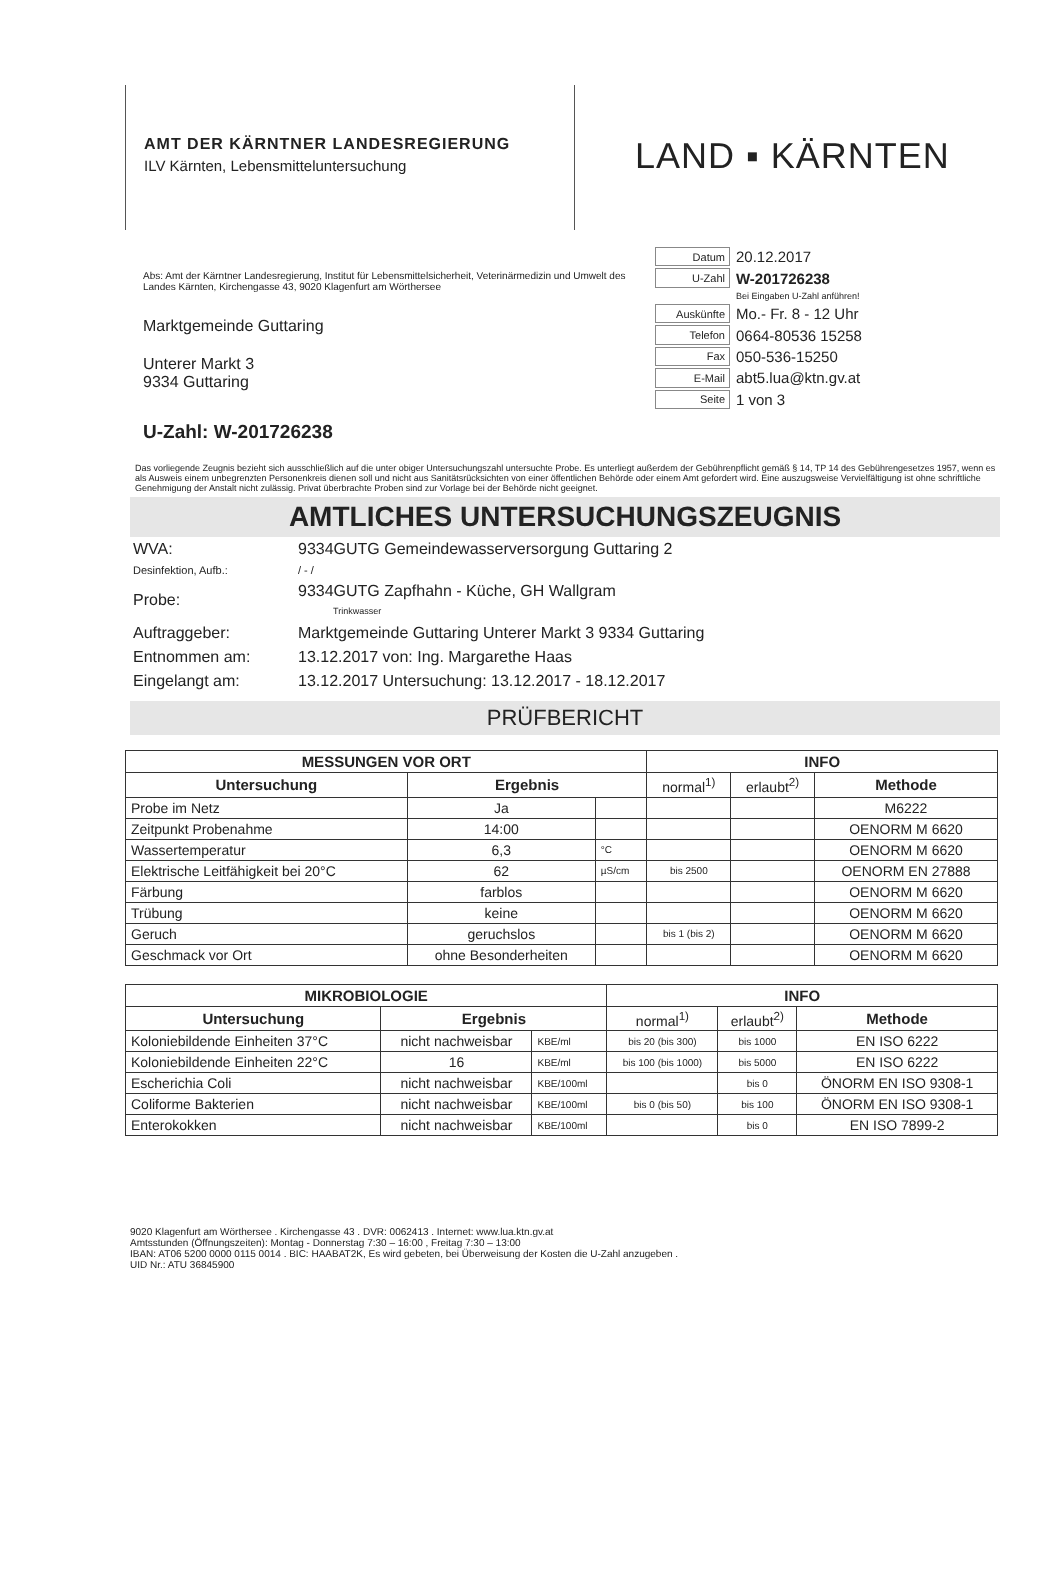AMT DER KÄRNTNER LANDESREGIERUNG
ILV Kärnten, Lebensmitteluntersuchung
LAND ▪ KÄRNTEN
Abs: Amt der Kärntner Landesregierung, Institut für Lebensmittelsicherheit, Veterinärmedizin und Umwelt des Landes Kärnten, Kirchengasse 43, 9020 Klagenfurt am Wörthersee
Marktgemeinde Guttaring
Unterer Markt 3
9334 Guttaring
| Datum | 20.12.2017 |
| U-Zahl | W-201726238 |
| | Bei Eingaben U-Zahl anführen! |
| Auskünfte | Mo.- Fr. 8 - 12 Uhr |
| Telefon | 0664-80536 15258 |
| Fax | 050-536-15250 |
| E-Mail | abt5.lua@ktn.gv.at |
| Seite | 1 von 3 |
U-Zahl: W-201726238
Das vorliegende Zeugnis bezieht sich ausschließlich auf die unter obiger Untersuchungszahl untersuchte Probe. Es unterliegt außerdem der Gebührenpflicht gemäß § 14, TP 14 des Gebührengesetzes 1957, wenn es als Ausweis einem unbegrenzten Personenkreis dienen soll und nicht aus Sanitätsrücksichten von einer öffentlichen Behörde oder einem Amt gefordert wird. Eine auszugsweise Vervielfältigung ist ohne schriftliche Genehmigung der Anstalt nicht zulässig. Privat überbrachte Proben sind zur Vorlage bei der Behörde nicht geeignet.
AMTLICHES UNTERSUCHUNGSZEUGNIS
| WVA: | 9334GUTG Gemeindewasserversorgung Guttaring 2 |
| Desinfektion, Aufb.: | / - / |
| Probe: | 9334GUTG Zapfhahn - Küche, GH Wallgram Trinkwasser |
| Auftraggeber: | Marktgemeinde Guttaring Unterer Markt 3 9334 Guttaring |
| Entnommen am: | 13.12.2017 von: Ing. Margarethe Haas |
| Eingelangt am: | 13.12.2017 Untersuchung: 13.12.2017 - 18.12.2017 |
PRÜFBERICHT
| MESSUNGEN VOR ORT | | | INFO | | |
| --- | --- | --- | --- | --- | --- |
| Untersuchung | Ergebnis | | normal<sup>1)</sup> | erlaubt<sup>2)</sup> | Methode |
| Probe im Netz | Ja | | | | M6222 |
| Zeitpunkt Probenahme | 14:00 | | | | OENORM M 6620 |
| Wassertemperatur | 6,3 | °C | | | OENORM M 6620 |
| Elektrische Leitfähigkeit bei 20°C | 62 | µS/cm | bis 2500 | | OENORM EN 27888 |
| Färbung | farblos | | | | OENORM M 6620 |
| Trübung | keine | | | | OENORM M 6620 |
| Geruch | geruchslos | | bis 1 (bis 2) | | OENORM M 6620 |
| Geschmack vor Ort | ohne Besonderheiten | | | | OENORM M 6620 |
| MIKROBIOLOGIE | | | INFO | | |
| --- | --- | --- | --- | --- | --- |
| Untersuchung | Ergebnis | | normal<sup>1)</sup> | erlaubt<sup>2)</sup> | Methode |
| Koloniebildende Einheiten 37°C | nicht nachweisbar | KBE/ml | bis 20 (bis 300) | bis 1000 | EN ISO 6222 |
| Koloniebildende Einheiten 22°C | 16 | KBE/ml | bis 100 (bis 1000) | bis 5000 | EN ISO 6222 |
| Escherichia Coli | nicht nachweisbar | KBE/100ml | | bis 0 | ÖNORM EN ISO 9308-1 |
| Coliforme Bakterien | nicht nachweisbar | KBE/100ml | bis 0 (bis 50) | bis 100 | ÖNORM EN ISO 9308-1 |
| Enterokokken | nicht nachweisbar | KBE/100ml | | bis 0 | EN ISO 7899-2 |
9020 Klagenfurt am Wörthersee . Kirchengasse 43 . DVR: 0062413 . Internet: www.lua.ktn.gv.at
Amtsstunden (Öffnungszeiten): Montag - Donnerstag 7:30 – 16:00 , Freitag 7:30 – 13:00
IBAN: AT06 5200 0000 0115 0014 . BIC: HAABAT2K, Es wird gebeten, bei Überweisung der Kosten die U-Zahl anzugeben .
UID Nr.: ATU 36845900